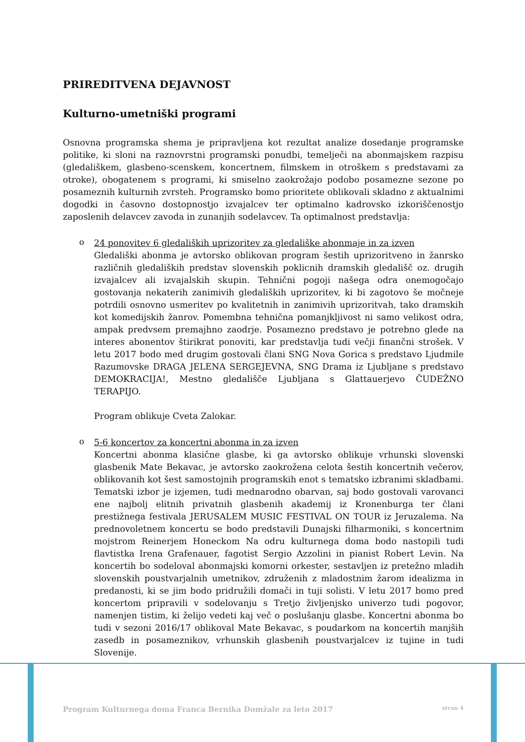PRIREDITVENA DEJAVNOST
Kulturno-umetniški programi
Osnovna programska shema je pripravljena kot rezultat analize dosedanje programske politike, ki sloni na raznovrstni programski ponudbi, temelječi na abonmajskem razpisu (gledališkem, glasbeno-scenskem, koncertnem, filmskem in otroškem s predstavami za otroke), obogatenem s programi, ki smiselno zaokrožajo podobo posamezne sezone po posameznih kulturnih zvrsteh. Programsko bomo prioritete oblikovali skladno z aktualnimi dogodki in časovno dostopnostjo izvajalcev ter optimalno kadrovsko izkoriščenostjo zaposlenih delavcev zavoda in zunanjih sodelavcev. Ta optimalnost predstavlja:
o
24 ponovitev 6 gledaliških uprizoritev za gledališke abonmaje in za izven
Gledališki abonma je avtorsko oblikovan program šestih uprizoritveno in žanrsko različnih gledaliških predstav slovenskih poklicnih dramskih gledališč oz. drugih izvajalcev ali izvajalskih skupin. Tehnični pogoji našega odra onemogočajo gostovanja nekaterih zanimivih gledaliških uprizoritev, ki bi zagotovo še močneje potrdili osnovno usmeritev po kvalitetnih in zanimivih uprizoritvah, tako dramskih kot komedijskih žanrov. Pomembna tehnična pomanjkljivost ni samo velikost odra, ampak predvsem premajhno zaodrje. Posamezno predstavo je potrebno glede na interes abonentov štirikrat ponoviti, kar predstavlja tudi večji finančni strošek. V letu 2017 bodo med drugim gostovali člani SNG Nova Gorica s predstavo Ljudmile Razumovske DRAGA JELENA SERGEJEVNA, SNG Drama iz Ljubljane s predstavo DEMOKRACIJA!, Mestno gledališče Ljubljana s Glattauerjevo ČUDEŽNO TERAPIJO.
Program oblikuje Cveta Zalokar.
o
5-6 koncertov za koncertni abonma in za izven
Koncertni abonma klasične glasbe, ki ga avtorsko oblikuje vrhunski slovenski glasbenik Mate Bekavac, je avtorsko zaokrožena celota šestih koncertnih večerov, oblikovanih kot šest samostojnih programskih enot s tematsko izbranimi skladbami. Tematski izbor je izjemen, tudi mednarodno obarvan, saj bodo gostovali varovanci ene najbolj elitnih privatnih glasbenih akademij iz Kronenburga ter člani prestižnega festivala JERUSALEM MUSIC FESTIVAL ON TOUR iz Jeruzalema. Na prednovoletnem koncertu se bodo predstavili Dunajski filharmoniki, s koncertnim mojstrom Reinerjem Honeckom Na odru kulturnega doma bodo nastopili tudi flavtistka Irena Grafenauer, fagotist Sergio Azzolini in pianist Robert Levin. Na koncertih bo sodeloval abonmajski komorni orkester, sestavljen iz pretežno mladih slovenskih poustvarjalnih umetnikov, združenih z mladostnim žarom idealizma in predanosti, ki se jim bodo pridružili domači in tuji solisti. V letu 2017 bomo pred koncertom pripravili v sodelovanju s Tretjo življenjsko univerzo tudi pogovor, namenjen tistim, ki želijo vedeti kaj več o poslušanju glasbe. Koncertni abonma bo tudi v sezoni 2016/17 oblikoval Mate Bekavac, s poudarkom na koncertih manjših zasedb in posameznikov, vrhunskih glasbenih poustvarjalcev iz tujine in tudi Slovenije.
Program Kulturnega doma Franca Bernika Domžale za leto 2017 stran 4